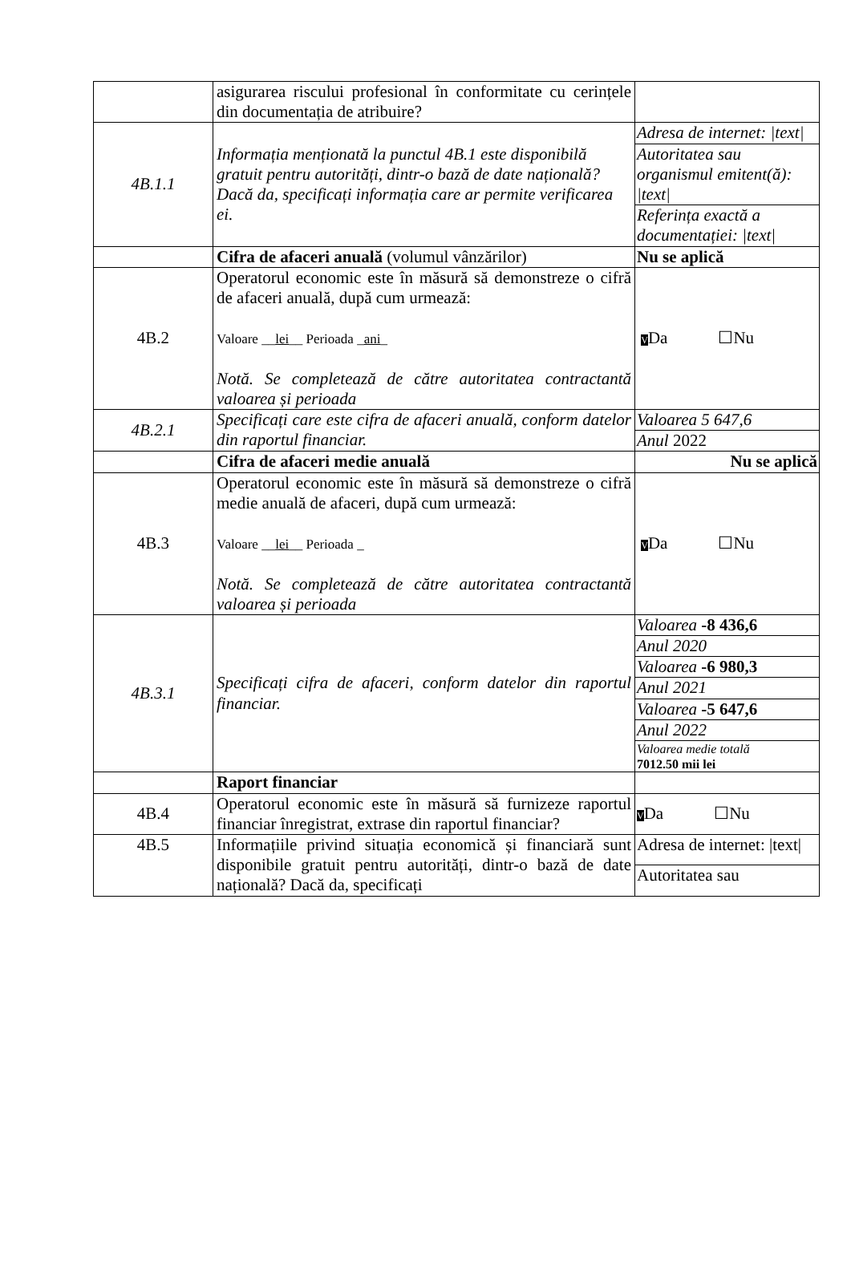| | asigurarea riscului profesional în conformitate cu cerințele din documentația de atribuire? | |
| 4B.1.1 | Informația menționată la punctul 4B.1 este disponibilă gratuit pentru autorități, dintr-o bază de date națională? Dacă da, specificați informația care ar permite verificarea ei. | Adresa de internet: /text/ |
| | | Autoritatea sau organismul emitent(ă): /text/ |
| | | Referința exactă a documentației: /text/ |
| | Cifra de afaceri anuală (volumul vânzărilor) | Nu se aplică |
| 4B.2 | Operatorul economic este în măsură să demonstreze o cifră de afaceri anuală, după cum urmează: Valoare __ lei __ Perioada _ ani _ Notă. Se completează de către autoritatea contractantă valoarea și perioada | V Da ☐Nu |
| 4B.2.1 | Specificați care este cifra de afaceri anuală, conform datelor din raportul financiar. | Valoarea 5 647,6 |
| | | Anul 2022 |
| | Cifra de afaceri medie anuală | Nu se aplică |
| 4B.3 | Operatorul economic este în măsură să demonstreze o cifră medie anuală de afaceri, după cum urmează: Valoare __ lei __ Perioada _ Notă. Se completează de către autoritatea contractantă valoarea și perioada | V Da ☐Nu |
| 4B.3.1 | Specificați cifra de afaceri, conform datelor din raportul financiar. | Valoarea -8 436,6 |
| | | Anul 2020 |
| | | Valoarea -6 980,3 |
| | | Anul 2021 |
| | | Valoarea -5 647,6 |
| | | Anul 2022 |
| | | Valoarea medie totală 7012.50 mii lei |
| | Raport financiar | |
| 4B.4 | Operatorul economic este în măsură să furnizeze raportul financiar înregistrat, extrase din raportul financiar? | V Da ☐Nu |
| 4B.5 | Informațiile privind situația economică și financiară sunt disponibile gratuit pentru autorități, dintr-o bază de date națională? Dacă da, specificați | Adresa de internet: /text/ |
| | | Autoritatea sau |